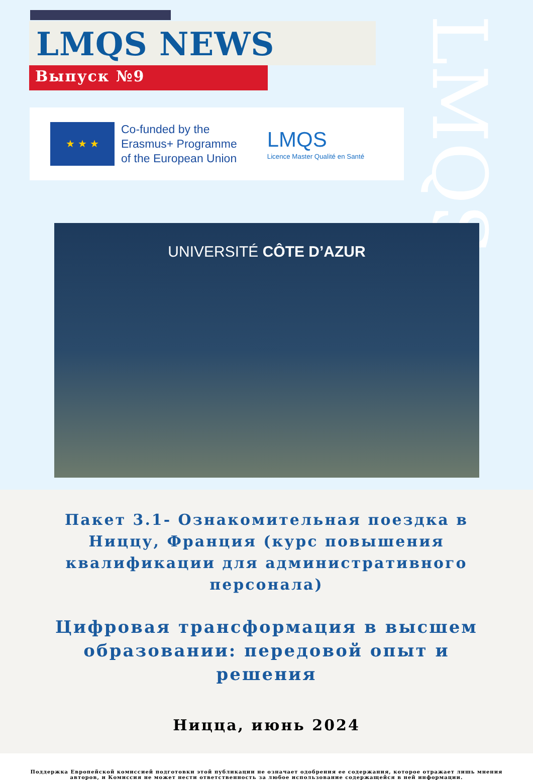LMQS NEWS
Выпуск №9
LMQS
★ ★ ★
Co-funded by the
Erasmus+ Programme
of the European Union
LMQS
Licence Master Qualité en Santé
UNIVERSITÉ CÔTE D’AZUR
Пакет 3.1- Ознакомительная поездка в Ниццу, Франция (курс повышения квалификации для административного персонала)
Цифровая трансформация в высшем образовании: передовой опыт и решения
Ницца, июнь 2024
Поддержка Европейской комиссией подготовки этой публикации не означает одобрения ее содержания, которое отражает лишь мнения авторов, и Комиссия не может нести ответственность за любое использование содержащейся в ней информации.